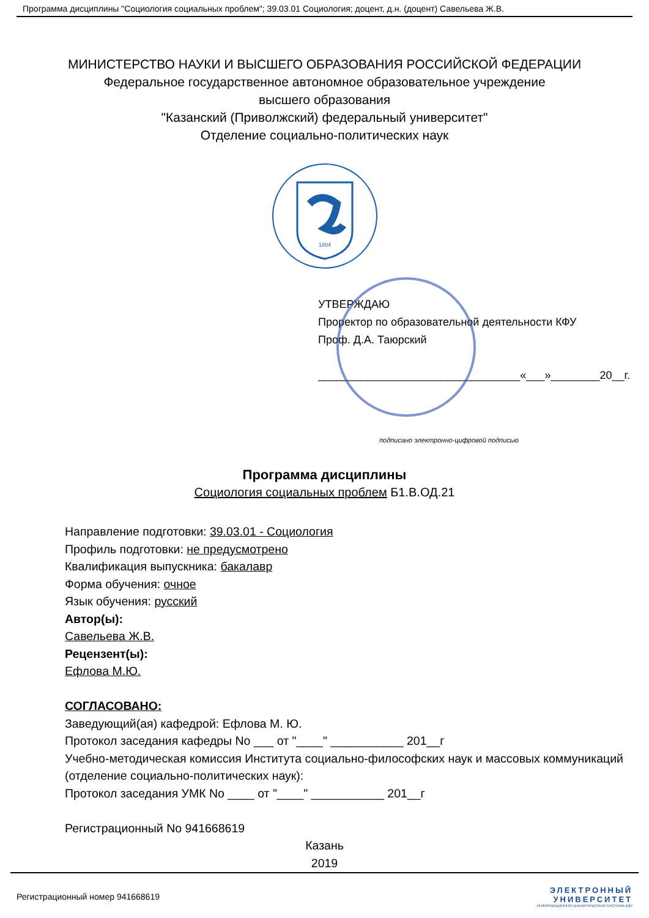Программа дисциплины "Социология социальных проблем"; 39.03.01 Социология; доцент, д.н. (доцент) Савельева Ж.В.
МИНИСТЕРСТВО НАУКИ И ВЫСШЕГО ОБРАЗОВАНИЯ РОССИЙСКОЙ ФЕДЕРАЦИИ
Федеральное государственное автономное образовательное учреждение
высшего образования
"Казанский (Приволжский) федеральный университет"
Отделение социально-политических наук
1804
УТВЕРЖДАЮ
Проректор по образовательной деятельности КФУ
Проф. Д.А. Таюрский
_________________________________«___»________20__г.
подписано электронно-цифровой подписью
Программа дисциплины
Социология социальных проблем Б1.В.ОД.21
Направление подготовки: 39.03.01 - Социология
Профиль подготовки: не предусмотрено
Квалификация выпускника: бакалавр
Форма обучения: очное
Язык обучения: русский
Автор(ы):
Савельева Ж.В.
Рецензент(ы):
Ефлова М.Ю.
СОГЛАСОВАНО:
Заведующий(ая) кафедрой: Ефлова М. Ю.
Протокол заседания кафедры No ___ от "____" ___________ 201__г
Учебно-методическая комиссия Института социально-философских наук и массовых коммуникаций (отделение социально-политических наук):
Протокол заседания УМК No ____ от "____" ___________ 201__г
Регистрационный No 941668619
Казань
2019
Регистрационный номер 941668619
ЭЛЕКТРОННЫЙ
УНИВЕРСИТЕТ
ИНФОРМАЦИОННО-АНАЛИТИЧЕСКАЯ СИСТЕМА КФУ